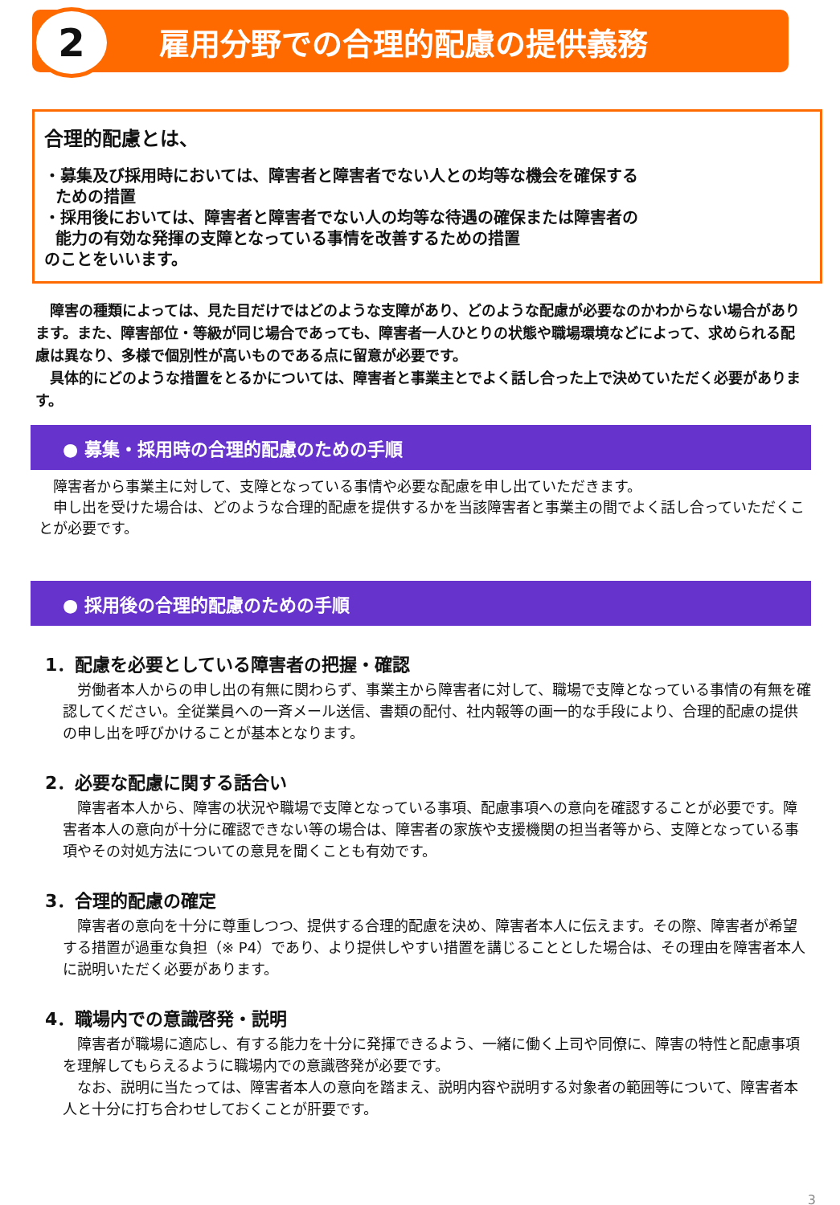2
雇用分野での合理的配慮の提供義務
合理的配慮とは、
・募集及び採用時においては、障害者と障害者でない人との均等な機会を確保する
ための措置
・採用後においては、障害者と障害者でない人の均等な待遇の確保または障害者の
能力の有効な発揮の支障となっている事情を改善するための措置
のことをいいます。
　障害の種類によっては、見た目だけではどのような支障があり、どのような配慮が必要なのかわからない場合があります。また、障害部位・等級が同じ場合であっても、障害者一人ひとりの状態や職場環境などによって、求められる配慮は異なり、多様で個別性が高いものである点に留意が必要です。
　具体的にどのような措置をとるかについては、障害者と事業主とでよく話し合った上で決めていただく必要があります。
● 募集・採用時の合理的配慮のための手順
　障害者から事業主に対して、支障となっている事情や必要な配慮を申し出ていただきます。
　申し出を受けた場合は、どのような合理的配慮を提供するかを当該障害者と事業主の間でよく話し合っていただくことが必要です。
● 採用後の合理的配慮のための手順
1．配慮を必要としている障害者の把握・確認
　労働者本人からの申し出の有無に関わらず、事業主から障害者に対して、職場で支障となっている事情の有無を確認してください。全従業員への一斉メール送信、書類の配付、社内報等の画一的な手段により、合理的配慮の提供の申し出を呼びかけることが基本となります。
2．必要な配慮に関する話合い
　障害者本人から、障害の状況や職場で支障となっている事項、配慮事項への意向を確認することが必要です。障害者本人の意向が十分に確認できない等の場合は、障害者の家族や支援機関の担当者等から、支障となっている事項やその対処方法についての意見を聞くことも有効です。
3．合理的配慮の確定
　障害者の意向を十分に尊重しつつ、提供する合理的配慮を決め、障害者本人に伝えます。その際、障害者が希望する措置が過重な負担（※ P4）であり、より提供しやすい措置を講じることとした場合は、その理由を障害者本人に説明いただく必要があります。
4．職場内での意識啓発・説明
　障害者が職場に適応し、有する能力を十分に発揮できるよう、一緒に働く上司や同僚に、障害の特性と配慮事項を理解してもらえるように職場内での意識啓発が必要です。
　なお、説明に当たっては、障害者本人の意向を踏まえ、説明内容や説明する対象者の範囲等について、障害者本人と十分に打ち合わせしておくことが肝要です。
3